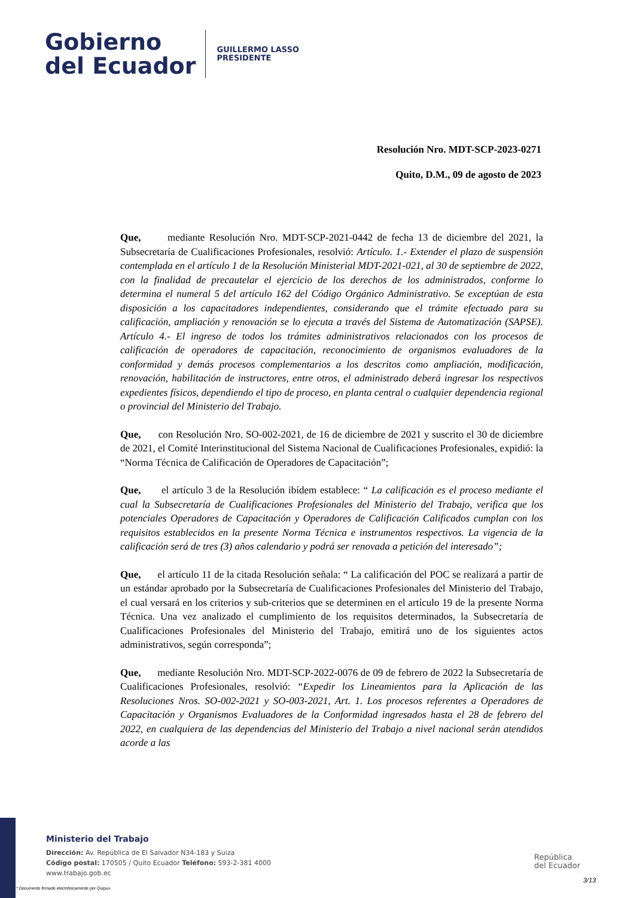Gobierno
del Ecuador
GUILLERMO LASSO
PRESIDENTE
Resolución Nro. MDT-SCP-2023-0271
Quito, D.M., 09 de agosto de 2023
Que, mediante Resolución Nro. MDT-SCP-2021-0442 de fecha 13 de diciembre del 2021, la Subsecretaría de Cualificaciones Profesionales, resolvió: Artículo. 1.- Extender el plazo de suspensión contemplada en el artículo 1 de la Resolución Ministerial MDT-2021-021, al 30 de septiembre de 2022, con la finalidad de precautelar el ejercicio de los derechos de los administrados, conforme lo determina el numeral 5 del artículo 162 del Código Orgánico Administrativo. Se exceptúan de esta disposición a los capacitadores independientes, considerando que el trámite efectuado para su calificación, ampliación y renovación se lo ejecuta a través del Sistema de Automatización (SAPSE). Artículo 4.- El ingreso de todos los trámites administrativos relacionados con los procesos de calificación de operadores de capacitación, reconocimiento de organismos evaluadores de la conformidad y demás procesos complementarios a los descritos como ampliación, modificación, renovación, habilitación de instructores, entre otros, el administrado deberá ingresar los respectivos expedientes físicos, dependiendo el tipo de proceso, en planta central o cualquier dependencia regional o provincial del Ministerio del Trabajo.
Que, con Resolución Nro. SO-002-2021, de 16 de diciembre de 2021 y suscrito el 30 de diciembre de 2021, el Comité Interinstitucional del Sistema Nacional de Cualificaciones Profesionales, expidió: la “Norma Técnica de Calificación de Operadores de Capacitación”;
Que, el artículo 3 de la Resolución ibídem establece: “ La calificación es el proceso mediante el cual la Subsecretaría de Cualificaciones Profesionales del Ministerio del Trabajo, verifica que los potenciales Operadores de Capacitación y Operadores de Calificación Calificados cumplan con los requisitos establecidos en la presente Norma Técnica e instrumentos respectivos. La vigencia de la calificación será de tres (3) años calendario y podrá ser renovada a petición del interesado”;
Que, el artículo 11 de la citada Resolución señala: “ La calificación del POC se realizará a partir de un estándar aprobado por la Subsecretaría de Cualificaciones Profesionales del Ministerio del Trabajo, el cual versará en los criterios y sub-criterios que se determinen en el artículo 19 de la presente Norma Técnica. Una vez analizado el cumplimiento de los requisitos determinados, la Subsecretaría de Cualificaciones Profesionales del Ministerio del Trabajo, emitirá uno de los siguientes actos administrativos, según corresponda”;
Que, mediante Resolución Nro. MDT-SCP-2022-0076 de 09 de febrero de 2022 la Subsecretaría de Cualificaciones Profesionales, resolvió: “Expedir los Lineamientos para la Aplicación de las Resoluciones Nros. SO-002-2021 y SO-003-2021, Art. 1. Los procesos referentes a Operadores de Capacitación y Organismos Evaluadores de la Conformidad ingresados hasta el 28 de febrero del 2022, en cualquiera de las dependencias del Ministerio del Trabajo a nivel nacional serán atendidos acorde a las
Ministerio del Trabajo
Dirección: Av. República de El Salvador N34-183 y Suiza
Código postal: 170505 / Quito Ecuador Teléfono: 593-2-381 4000
www.trabajo.gob.ec
República
del Ecuador
3/13
* Documento firmado electrónicamente por Quipux